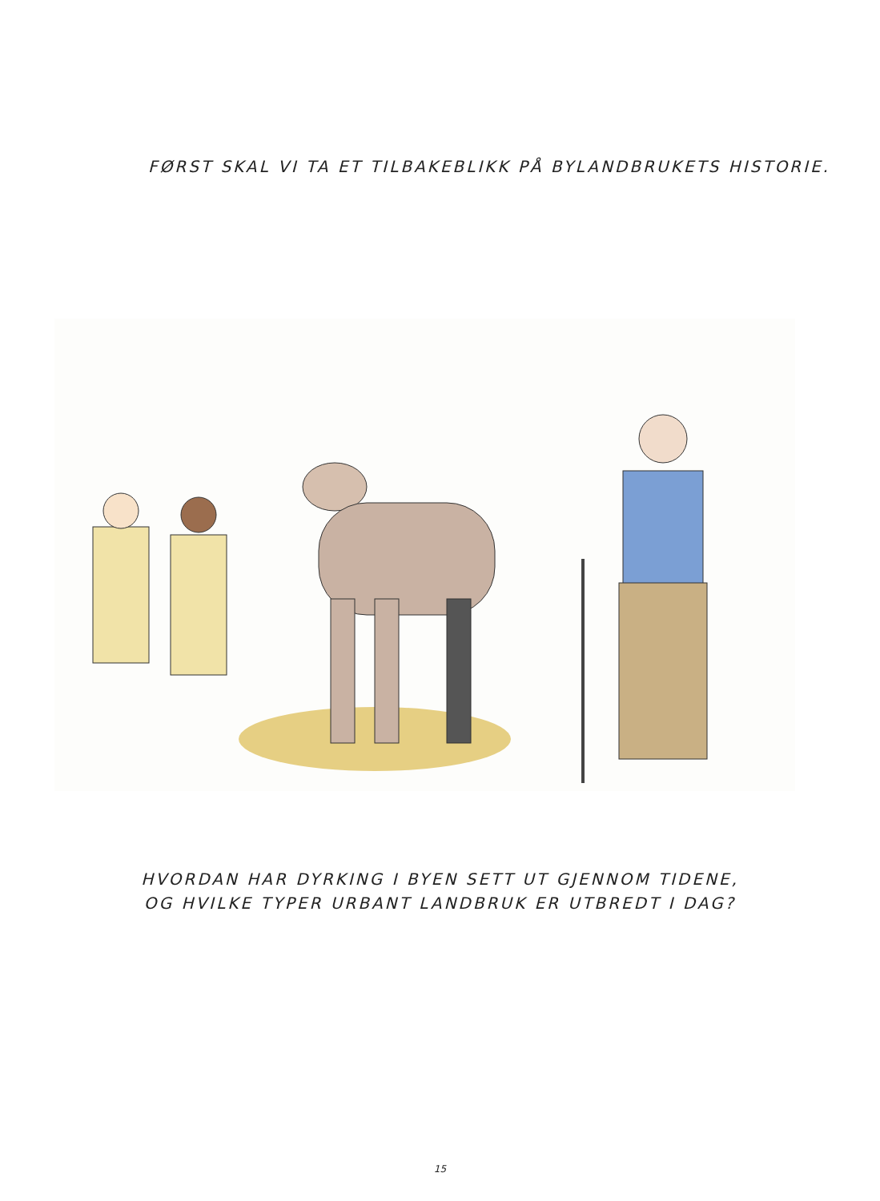FØRST SKAL VI TA ET TILBAKEBLIKK PÅ BYLANDBRUKETS HISTORIE.
HVORDAN HAR DYRKING I BYEN SETT UT GJENNOM TIDENE,
OG HVILKE TYPER URBANT LANDBRUK ER UTBREDT I DAG?
15